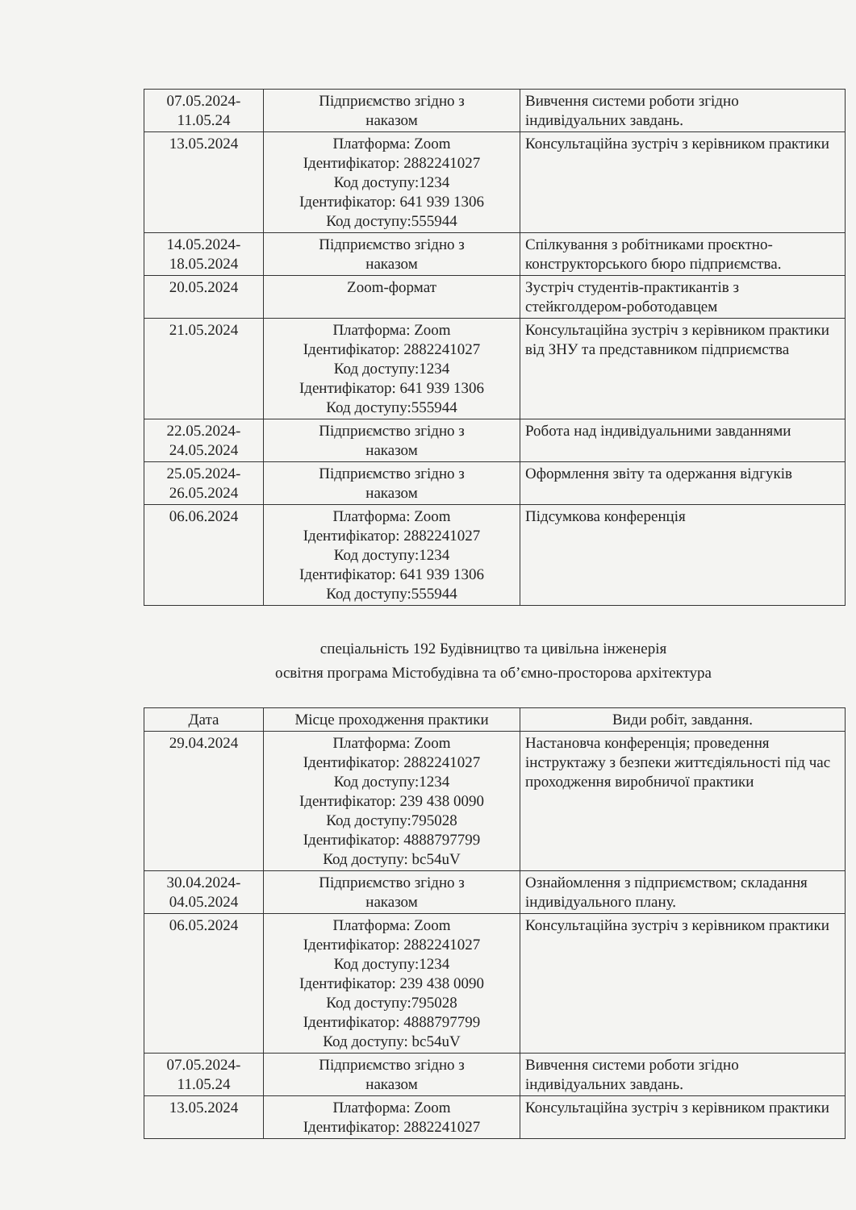| 07.05.2024- 11.05.24 | Підприємство згідно з наказом | Вивчення системи роботи згідно індивідуальних завдань. |
| 13.05.2024 | Платформа: Zoom Ідентифікатор: 2882241027 Код доступу:1234 Ідентифікатор: 641 939 1306 Код доступу:555944 | Консультаційна зустріч з керівником практики |
| 14.05.2024- 18.05.2024 | Підприємство згідно з наказом | Спілкування з робітниками проєктно-конструкторського бюро підприємства. |
| 20.05.2024 | Zoom-формат | Зустріч студентів-практикантів з стейкголдером-роботодавцем |
| 21.05.2024 | Платформа: Zoom Ідентифікатор: 2882241027 Код доступу:1234 Ідентифікатор: 641 939 1306 Код доступу:555944 | Консультаційна зустріч з керівником практики від ЗНУ та представником підприємства |
| 22.05.2024- 24.05.2024 | Підприємство згідно з наказом | Робота над індивідуальними завданнями |
| 25.05.2024- 26.05.2024 | Підприємство згідно з наказом | Оформлення звіту та одержання відгуків |
| 06.06.2024 | Платформа: Zoom Ідентифікатор: 2882241027 Код доступу:1234 Ідентифікатор: 641 939 1306 Код доступу:555944 | Підсумкова конференція |
спеціальність 192 Будівництво та цивільна інженерія
освітня програма Містобудівна та об’ємно-просторова архітектура
| Дата | Місце проходження практики | Види робіт, завдання. |
| --- | --- | --- |
| 29.04.2024 | Платформа: Zoom Ідентифікатор: 2882241027 Код доступу:1234 Ідентифікатор: 239 438 0090 Код доступу:795028 Ідентифікатор: 4888797799 Код доступу: bc54uV | Настановча конференція; проведення інструктажу з безпеки життєдіяльності під час проходження виробничої практики |
| 30.04.2024- 04.05.2024 | Підприємство згідно з наказом | Ознайомлення з підприємством; складання індивідуального плану. |
| 06.05.2024 | Платформа: Zoom Ідентифікатор: 2882241027 Код доступу:1234 Ідентифікатор: 239 438 0090 Код доступу:795028 Ідентифікатор: 4888797799 Код доступу: bc54uV | Консультаційна зустріч з керівником практики |
| 07.05.2024- 11.05.24 | Підприємство згідно з наказом | Вивчення системи роботи згідно індивідуальних завдань. |
| 13.05.2024 | Платформа: Zoom Ідентифікатор: 2882241027 | Консультаційна зустріч з керівником практики |